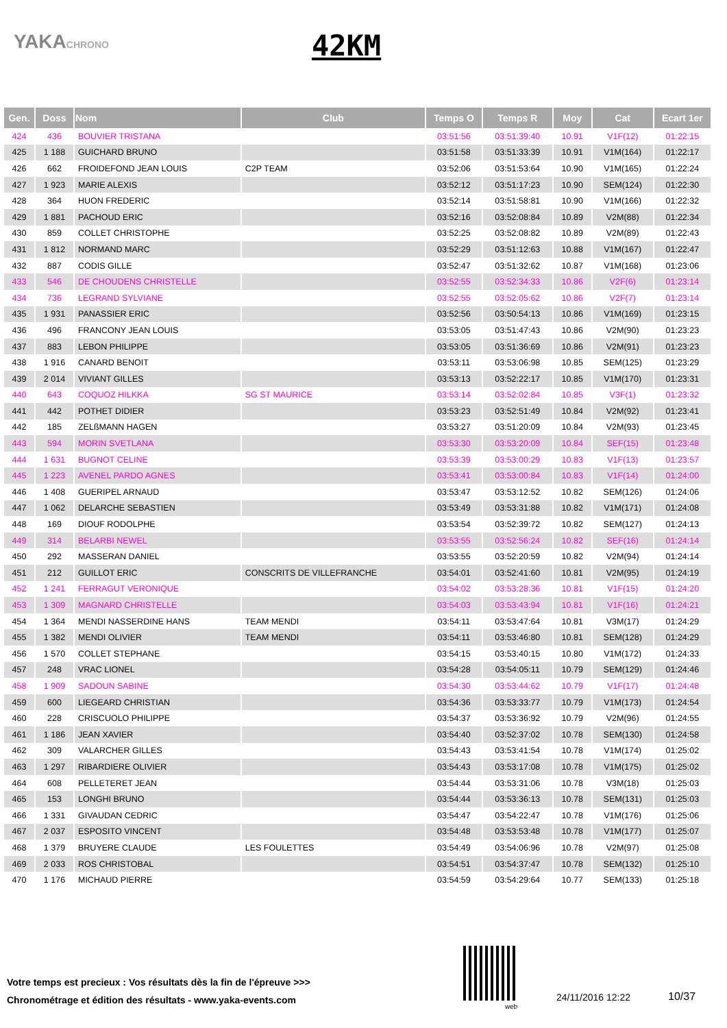YAKACHRONO 42KM
| Gen. | Doss | Nom | Club | Temps O | Temps R | Moy | Cat | Ecart 1er |
| --- | --- | --- | --- | --- | --- | --- | --- | --- |
| 424 | 436 | BOUVIER TRISTANA | | 03:51:56 | 03:51:39:40 | 10.91 | V1F(12) | 01:22:15 |
| 425 | 1 188 | GUICHARD BRUNO | | 03:51:58 | 03:51:33:39 | 10.91 | V1M(164) | 01:22:17 |
| 426 | 662 | FROIDEFOND JEAN LOUIS | C2P TEAM | 03:52:06 | 03:51:53:64 | 10.90 | V1M(165) | 01:22:24 |
| 427 | 1 923 | MARIE ALEXIS | | 03:52:12 | 03:51:17:23 | 10.90 | SEM(124) | 01:22:30 |
| 428 | 364 | HUON FREDERIC | | 03:52:14 | 03:51:58:81 | 10.90 | V1M(166) | 01:22:32 |
| 429 | 1 881 | PACHOUD ERIC | | 03:52:16 | 03:52:08:84 | 10.89 | V2M(88) | 01:22:34 |
| 430 | 859 | COLLET CHRISTOPHE | | 03:52:25 | 03:52:08:82 | 10.89 | V2M(89) | 01:22:43 |
| 431 | 1 812 | NORMAND MARC | | 03:52:29 | 03:51:12:63 | 10.88 | V1M(167) | 01:22:47 |
| 432 | 887 | CODIS GILLE | | 03:52:47 | 03:51:32:62 | 10.87 | V1M(168) | 01:23:06 |
| 433 | 546 | DE CHOUDENS CHRISTELLE | | 03:52:55 | 03:52:34:33 | 10.86 | V2F(6) | 01:23:14 |
| 434 | 736 | LEGRAND SYLVIANE | | 03:52:55 | 03:52:05:62 | 10.86 | V2F(7) | 01:23:14 |
| 435 | 1 931 | PANASSIER ERIC | | 03:52:56 | 03:50:54:13 | 10.86 | V1M(169) | 01:23:15 |
| 436 | 496 | FRANCONY JEAN LOUIS | | 03:53:05 | 03:51:47:43 | 10.86 | V2M(90) | 01:23:23 |
| 437 | 883 | LEBON PHILIPPE | | 03:53:05 | 03:51:36:69 | 10.86 | V2M(91) | 01:23:23 |
| 438 | 1 916 | CANARD BENOIT | | 03:53:11 | 03:53:06:98 | 10.85 | SEM(125) | 01:23:29 |
| 439 | 2 014 | VIVIANT GILLES | | 03:53:13 | 03:52:22:17 | 10.85 | V1M(170) | 01:23:31 |
| 440 | 643 | COQUOZ HILKKA | SG ST MAURICE | 03:53:14 | 03:52:02:84 | 10.85 | V3F(1) | 01:23:32 |
| 441 | 442 | POTHET DIDIER | | 03:53:23 | 03:52:51:49 | 10.84 | V2M(92) | 01:23:41 |
| 442 | 185 | ZELßMANN HAGEN | | 03:53:27 | 03:51:20:09 | 10.84 | V2M(93) | 01:23:45 |
| 443 | 594 | MORIN SVETLANA | | 03:53:30 | 03:53:20:09 | 10.84 | SEF(15) | 01:23:48 |
| 444 | 1 631 | BUGNOT CELINE | | 03:53:39 | 03:53:00:29 | 10.83 | V1F(13) | 01:23:57 |
| 445 | 1 223 | AVENEL PARDO AGNES | | 03:53:41 | 03:53:00:84 | 10.83 | V1F(14) | 01:24:00 |
| 446 | 1 408 | GUERIPEL ARNAUD | | 03:53:47 | 03:53:12:52 | 10.82 | SEM(126) | 01:24:06 |
| 447 | 1 062 | DELARCHE SEBASTIEN | | 03:53:49 | 03:53:31:88 | 10.82 | V1M(171) | 01:24:08 |
| 448 | 169 | DIOUF RODOLPHE | | 03:53:54 | 03:52:39:72 | 10.82 | SEM(127) | 01:24:13 |
| 449 | 314 | BELARBI NEWEL | | 03:53:55 | 03:52:56:24 | 10.82 | SEF(16) | 01:24:14 |
| 450 | 292 | MASSERAN DANIEL | | 03:53:55 | 03:52:20:59 | 10.82 | V2M(94) | 01:24:14 |
| 451 | 212 | GUILLOT ERIC | CONSCRITS DE VILLEFRANCHE | 03:54:01 | 03:52:41:60 | 10.81 | V2M(95) | 01:24:19 |
| 452 | 1 241 | FERRAGUT VERONIQUE | | 03:54:02 | 03:53:28:36 | 10.81 | V1F(15) | 01:24:20 |
| 453 | 1 309 | MAGNARD CHRISTELLE | | 03:54:03 | 03:53:43:94 | 10.81 | V1F(16) | 01:24:21 |
| 454 | 1 364 | MENDI NASSERDINE HANS | TEAM MENDI | 03:54:11 | 03:53:47:64 | 10.81 | V3M(17) | 01:24:29 |
| 455 | 1 382 | MENDI OLIVIER | TEAM MENDI | 03:54:11 | 03:53:46:80 | 10.81 | SEM(128) | 01:24:29 |
| 456 | 1 570 | COLLET STEPHANE | | 03:54:15 | 03:53:40:15 | 10.80 | V1M(172) | 01:24:33 |
| 457 | 248 | VRAC LIONEL | | 03:54:28 | 03:54:05:11 | 10.79 | SEM(129) | 01:24:46 |
| 458 | 1 909 | SADOUN SABINE | | 03:54:30 | 03:53:44:62 | 10.79 | V1F(17) | 01:24:48 |
| 459 | 600 | LIEGEARD CHRISTIAN | | 03:54:36 | 03:53:33:77 | 10.79 | V1M(173) | 01:24:54 |
| 460 | 228 | CRISCUOLO PHILIPPE | | 03:54:37 | 03:53:36:92 | 10.79 | V2M(96) | 01:24:55 |
| 461 | 1 186 | JEAN XAVIER | | 03:54:40 | 03:52:37:02 | 10.78 | SEM(130) | 01:24:58 |
| 462 | 309 | VALARCHER GILLES | | 03:54:43 | 03:53:41:54 | 10.78 | V1M(174) | 01:25:02 |
| 463 | 1 297 | RIBARDIERE OLIVIER | | 03:54:43 | 03:53:17:08 | 10.78 | V1M(175) | 01:25:02 |
| 464 | 608 | PELLETERET JEAN | | 03:54:44 | 03:53:31:06 | 10.78 | V3M(18) | 01:25:03 |
| 465 | 153 | LONGHI BRUNO | | 03:54:44 | 03:53:36:13 | 10.78 | SEM(131) | 01:25:03 |
| 466 | 1 331 | GIVAUDAN CEDRIC | | 03:54:47 | 03:54:22:47 | 10.78 | V1M(176) | 01:25:06 |
| 467 | 2 037 | ESPOSITO VINCENT | | 03:54:48 | 03:53:53:48 | 10.78 | V1M(177) | 01:25:07 |
| 468 | 1 379 | BRUYERE CLAUDE | LES FOULETTES | 03:54:49 | 03:54:06:96 | 10.78 | V2M(97) | 01:25:08 |
| 469 | 2 033 | ROS CHRISTOBAL | | 03:54:51 | 03:54:37:47 | 10.78 | SEM(132) | 01:25:10 |
| 470 | 1 176 | MICHAUD PIERRE | | 03:54:59 | 03:54:29:64 | 10.77 | SEM(133) | 01:25:18 |
Votre temps est precieux : Vos résultats dès la fin de l'épreuve >>>
Chronométrage et édition des résultats - www.yaka-events.com
web
24/11/2016 12:22 10/37